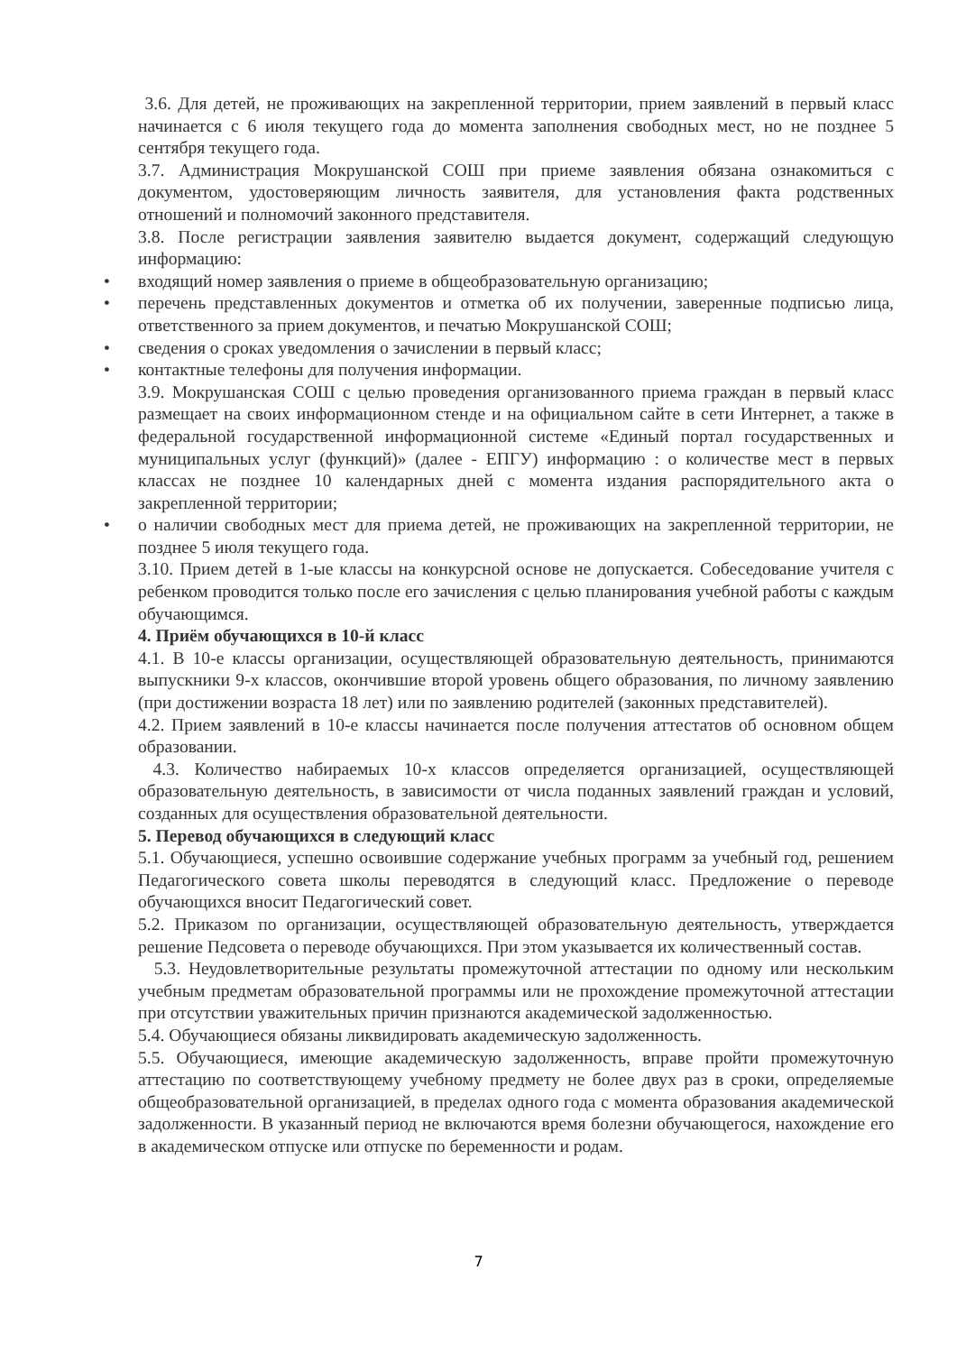3.6. Для детей, не проживающих на закрепленной территории, прием заявлений в первый класс начинается с 6 июля текущего года до момента заполнения свободных мест, но не позднее 5 сентября текущего года.
3.7. Администрация Мокрушанской СОШ при приеме заявления обязана ознакомиться с документом, удостоверяющим личность заявителя, для установления факта родственных отношений и полномочий законного представителя.
3.8. После регистрации заявления заявителю выдается документ, содержащий следующую информацию:
• входящий номер заявления о приеме в общеобразовательную организацию;
• перечень представленных документов и отметка об их получении, заверенные подписью лица, ответственного за прием документов, и печатью Мокрушанской СОШ;
• сведения о сроках уведомления о зачислении в первый класс;
• контактные телефоны для получения информации.
3.9. Мокрушанская СОШ с целью проведения организованного приема граждан в первый класс размещает на своих информационном стенде и на официальном сайте в сети Интернет, а также в федеральной государственной информационной системе «Единый портал государственных и муниципальных услуг (функций)» (далее - ЕПГУ) информацию : о количестве мест в первых классах не позднее 10 календарных дней с момента издания распорядительного акта о закрепленной территории;
• о наличии свободных мест для приема детей, не проживающих на закрепленной территории, не позднее 5 июля текущего года.
3.10. Прием детей в 1-ые классы на конкурсной основе не допускается. Собеседование учителя с ребенком проводится только после его зачисления с целью планирования учебной работы с каждым обучающимся.
4. Приём обучающихся в 10-й класс
4.1. В 10-е классы организации, осуществляющей образовательную деятельность, принимаются выпускники 9-х классов, окончившие второй уровень общего образования, по личному заявлению (при достижении возраста 18 лет) или по заявлению родителей (законных представителей).
4.2. Прием заявлений в 10-е классы начинается после получения аттестатов об основном общем образовании.
4.3. Количество набираемых 10-х классов определяется организацией, осуществляющей образовательную деятельность, в зависимости от числа поданных заявлений граждан и условий, созданных для осуществления образовательной деятельности.
5. Перевод обучающихся в следующий класс
5.1. Обучающиеся, успешно освоившие содержание учебных программ за учебный год, решением Педагогического совета школы переводятся в следующий класс. Предложение о переводе обучающихся вносит Педагогический совет.
5.2. Приказом по организации, осуществляющей образовательную деятельность, утверждается решение Педсовета о переводе обучающихся. При этом указывается их количественный состав.
5.3. Неудовлетворительные результаты промежуточной аттестации по одному или нескольким учебным предметам образовательной программы или не прохождение промежуточной аттестации при отсутствии уважительных причин признаются академической задолженностью.
5.4. Обучающиеся обязаны ликвидировать академическую задолженность.
5.5. Обучающиеся, имеющие академическую задолженность, вправе пройти промежуточную аттестацию по соответствующему учебному предмету не более двух раз в сроки, определяемые общеобразовательной организацией, в пределах одного года с момента образования академической задолженности. В указанный период не включаются время болезни обучающегося, нахождение его в академическом отпуске или отпуске по беременности и родам.
7